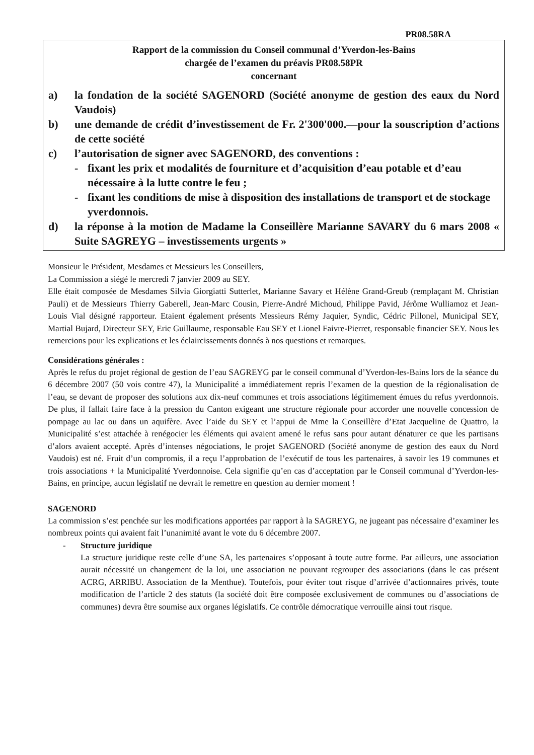PR08.58RA
Rapport de la commission du Conseil communal d’Yverdon-les-Bains
chargée de l’examen du préavis PR08.58PR
concernant
a) la fondation de la société SAGENORD (Société anonyme de gestion des eaux du Nord Vaudois)
b) une demande de crédit d’investissement de Fr. 2'300'000.—pour la souscription d’actions de cette société
c) l’autorisation de signer avec SAGENORD, des conventions :
- fixant les prix et modalités de fourniture et d’acquisition d’eau potable et d’eau nécessaire à la lutte contre le feu ;
- fixant les conditions de mise à disposition des installations de transport et de stockage yverdonnois.
d) la réponse à la motion de Madame la Conseillère Marianne SAVARY du 6 mars 2008 « Suite SAGREYG – investissements urgents »
Monsieur le Président, Mesdames et Messieurs les Conseillers,
La Commission a siégé le mercredi 7 janvier 2009 au SEY.
Elle était composée de Mesdames Silvia Giorgiatti Sutterlet, Marianne Savary et Hélène Grand-Greub (remplaçant M. Christian Pauli) et de Messieurs Thierry Gaberell, Jean-Marc Cousin, Pierre-André Michoud, Philippe Pavid, Jérôme Wulliamoz et Jean-Louis Vial désigné rapporteur. Etaient également présents Messieurs Rémy Jaquier, Syndic, Cédric Pillonel, Municipal SEY, Martial Bujard, Directeur SEY, Eric Guillaume, responsable Eau SEY et Lionel Faivre-Pierret, responsable financier SEY. Nous les remercions pour les explications et les éclaircissements donnés à nos questions et remarques.
Considérations générales :
Après le refus du projet régional de gestion de l’eau SAGREYG par le conseil communal d’Yverdon-les-Bains lors de la séance du 6 décembre 2007 (50 vois contre 47), la Municipalité a immédiatement repris l’examen de la question de la régionalisation de l’eau, se devant de proposer des solutions aux dix-neuf communes et trois associations légitimement émues du refus yverdonnois. De plus, il fallait faire face à la pression du Canton exigeant une structure régionale pour accorder une nouvelle concession de pompage au lac ou dans un aquifère. Avec l’aide du SEY et l’appui de Mme la Conseillère d’Etat Jacqueline de Quattro, la Municipalité s’est attachée à renégocier les éléments qui avaient amené le refus sans pour autant dénaturer ce que les partisans d’alors avaient accepté. Après d’intenses négociations, le projet SAGENORD (Société anonyme de gestion des eaux du Nord Vaudois) est né. Fruit d’un compromis, il a reçu l’approbation de l’exécutif de tous les partenaires, à savoir les 19 communes et trois associations + la Municipalité Yverdonnoise. Cela signifie qu’en cas d’acceptation par le Conseil communal d’Yverdon-les-Bains, en principe, aucun législatif ne devrait le remettre en question au dernier moment !
SAGENORD
La commission s’est penchée sur les modifications apportées par rapport à la SAGREYG, ne jugeant pas nécessaire d’examiner les nombreux points qui avaient fait l’unanimité avant le vote du 6 décembre 2007.
- Structure juridique
La structure juridique reste celle d’une SA, les partenaires s’opposant à toute autre forme. Par ailleurs, une association aurait nécessité un changement de la loi, une association ne pouvant regrouper des associations (dans le cas présent ACRG, ARRIBU. Association de la Menthue). Toutefois, pour éviter tout risque d’arrivée d’actionnaires privés, toute modification de l’article 2 des statuts (la société doit être composée exclusivement de communes ou d’associations de communes) devra être soumise aux organes législatifs. Ce contrôle démocratique verrouille ainsi tout risque.